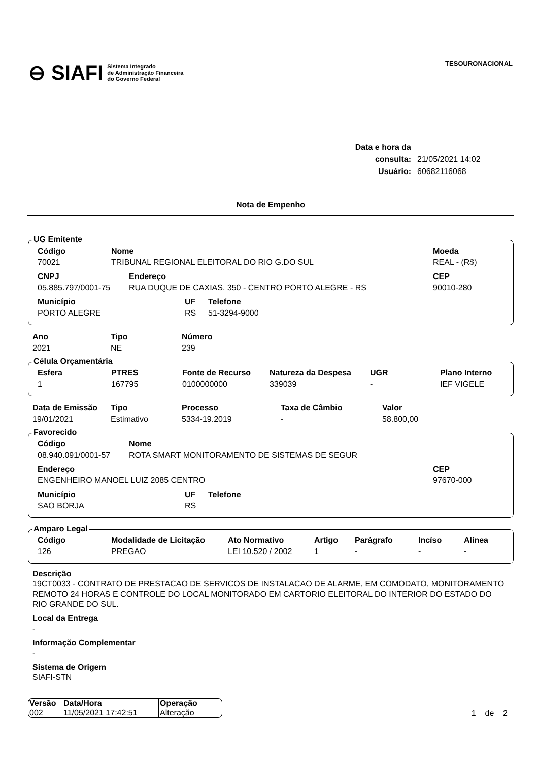⊖ SIAFI Sistema Integrado
de Administração Financeira
do Governo Federal
TESOURONACIONAL
Data e hora da consulta: 21/05/2021 14:02
Usuário: 60682116068
Nota de Empenho
UG Emitente
| Código | Nome | Moeda |
| --- | --- | --- |
| 70021 | TRIBUNAL REGIONAL ELEITORAL DO RIO G.DO SUL | REAL - (R$) |
| CNPJ | Endereço | CEP |
| --- | --- | --- |
| 05.885.797/0001-75 | RUA DUQUE DE CAXIAS, 350 - CENTRO PORTO ALEGRE - RS | 90010-280 |
| Município | UF | Telefone |
| --- | --- | --- |
| PORTO ALEGRE | RS | 51-3294-9000 |
| Ano | Tipo | Número |
| --- | --- | --- |
| 2021 | NE | 239 |
Célula Orçamentária
| Esfera | PTRES | Fonte de Recurso | Natureza da Despesa | UGR | Plano Interno |
| --- | --- | --- | --- | --- | --- |
| 1 | 167795 | 0100000000 | 339039 | - | IEF VIGELE |
| Data de Emissão | Tipo | Processo | Taxa de Câmbio | Valor |
| --- | --- | --- | --- | --- |
| 19/01/2021 | Estimativo | 5334-19.2019 | - | 58.800,00 |
Favorecido
| Código | Nome |
| --- | --- |
| 08.940.091/0001-57 | ROTA SMART MONITORAMENTO DE SISTEMAS DE SEGUR |
| Endereço | CEP |
| --- | --- |
| ENGENHEIRO MANOEL LUIZ 2085 CENTRO | 97670-000 |
| Município | UF | Telefone |
| --- | --- | --- |
| SAO BORJA | RS | |
Amparo Legal
| Código | Modalidade de Licitação | Ato Normativo | Artigo | Parágrafo | Incíso | Alínea |
| --- | --- | --- | --- | --- | --- | --- |
| 126 | PREGAO | LEI 10.520 / 2002 | 1 | - | - | - |
Descrição
19CT0033 - CONTRATO DE PRESTACAO DE SERVICOS DE INSTALACAO DE ALARME, EM COMODATO, MONITORAMENTO REMOTO 24 HORAS E CONTROLE DO LOCAL MONITORADO EM CARTORIO ELEITORAL DO INTERIOR DO ESTADO DO RIO GRANDE DO SUL.
Local da Entrega
-
Informação Complementar
-
Sistema de Origem
SIAFI-STN
| Versão | Data/Hora | Operação |
| --- | --- | --- |
| 002 | 11/05/2021 17:42:51 | Alteração |
1 de 2